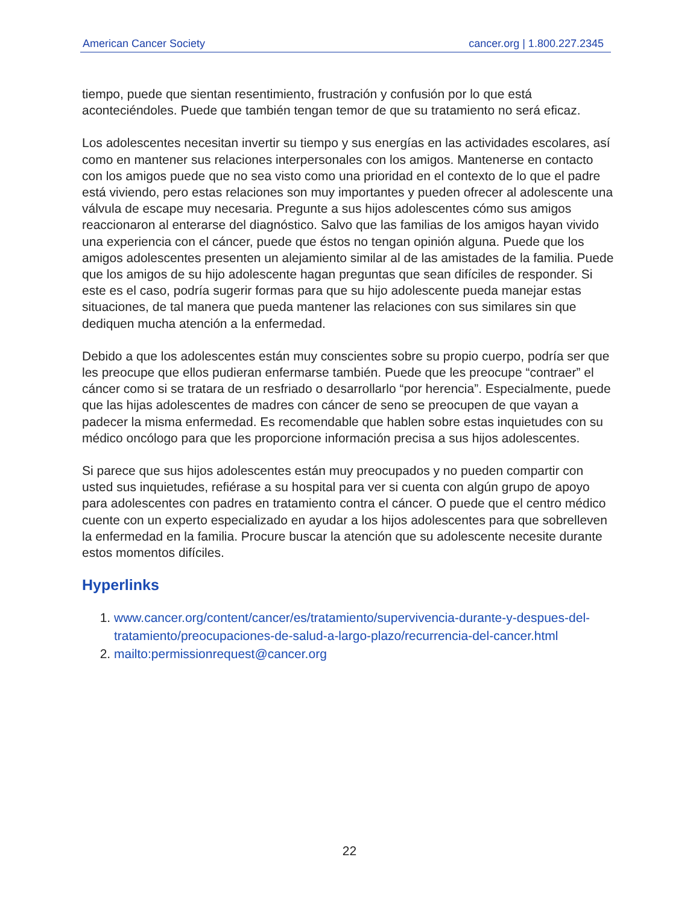American Cancer Society cancer.org | 1.800.227.2345
tiempo, puede que sientan resentimiento, frustración y confusión por lo que está aconteciéndoles. Puede que también tengan temor de que su tratamiento no será eficaz.
Los adolescentes necesitan invertir su tiempo y sus energías en las actividades escolares, así como en mantener sus relaciones interpersonales con los amigos. Mantenerse en contacto con los amigos puede que no sea visto como una prioridad en el contexto de lo que el padre está viviendo, pero estas relaciones son muy importantes y pueden ofrecer al adolescente una válvula de escape muy necesaria. Pregunte a sus hijos adolescentes cómo sus amigos reaccionaron al enterarse del diagnóstico. Salvo que las familias de los amigos hayan vivido una experiencia con el cáncer, puede que éstos no tengan opinión alguna. Puede que los amigos adolescentes presenten un alejamiento similar al de las amistades de la familia. Puede que los amigos de su hijo adolescente hagan preguntas que sean difíciles de responder. Si este es el caso, podría sugerir formas para que su hijo adolescente pueda manejar estas situaciones, de tal manera que pueda mantener las relaciones con sus similares sin que dediquen mucha atención a la enfermedad.
Debido a que los adolescentes están muy conscientes sobre su propio cuerpo, podría ser que les preocupe que ellos pudieran enfermarse también. Puede que les preocupe “contraer” el cáncer como si se tratara de un resfriado o desarrollarlo “por herencia”. Especialmente, puede que las hijas adolescentes de madres con cáncer de seno se preocupen de que vayan a padecer la misma enfermedad. Es recomendable que hablen sobre estas inquietudes con su médico oncólogo para que les proporcione información precisa a sus hijos adolescentes.
Si parece que sus hijos adolescentes están muy preocupados y no pueden compartir con usted sus inquietudes, refiérase a su hospital para ver si cuenta con algún grupo de apoyo para adolescentes con padres en tratamiento contra el cáncer. O puede que el centro médico cuente con un experto especializado en ayudar a los hijos adolescentes para que sobrelleven la enfermedad en la familia. Procure buscar la atención que su adolescente necesite durante estos momentos difíciles.
Hyperlinks
1. www.cancer.org/content/cancer/es/tratamiento/supervivencia-durante-y-despues-del-tratamiento/preocupaciones-de-salud-a-largo-plazo/recurrencia-del-cancer.html
2. mailto:permissionrequest@cancer.org
22